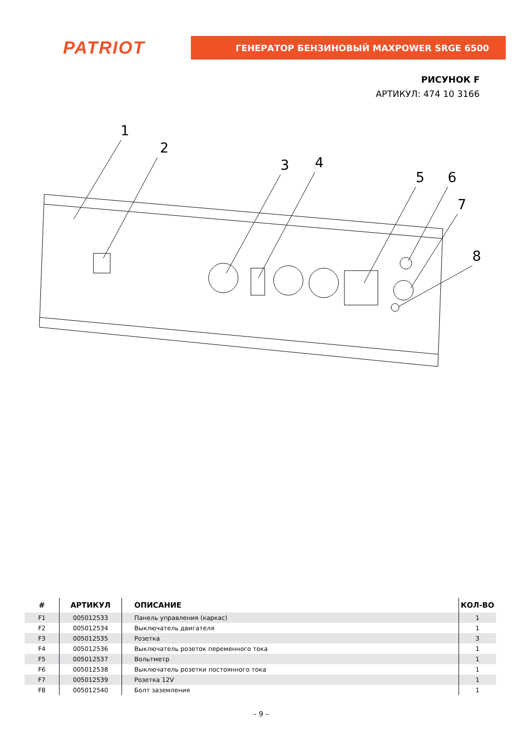PATRIOT
ГЕНЕРАТОР БЕНЗИНОВЫЙ MAXPOWER SRGE 6500
РИСУНОК F
АРТИКУЛ: 474 10 3166
1
2
3
4
5
6
7
8
| # | АРТИКУЛ | ОПИСАНИЕ | КОЛ-ВО |
| --- | --- | --- | --- |
| F1 | 005012533 | Панель управления (каркас) | 1 |
| F2 | 005012534 | Выключатель двигателя | 1 |
| F3 | 005012535 | Розетка | 3 |
| F4 | 005012536 | Выключатель розеток переменного тока | 1 |
| F5 | 005012537 | Вольтметр | 1 |
| F6 | 005012538 | Выключатель розетки постоянного тока | 1 |
| F7 | 005012539 | Розетка 12V | 1 |
| F8 | 005012540 | Болт заземления | 1 |
– 9 –